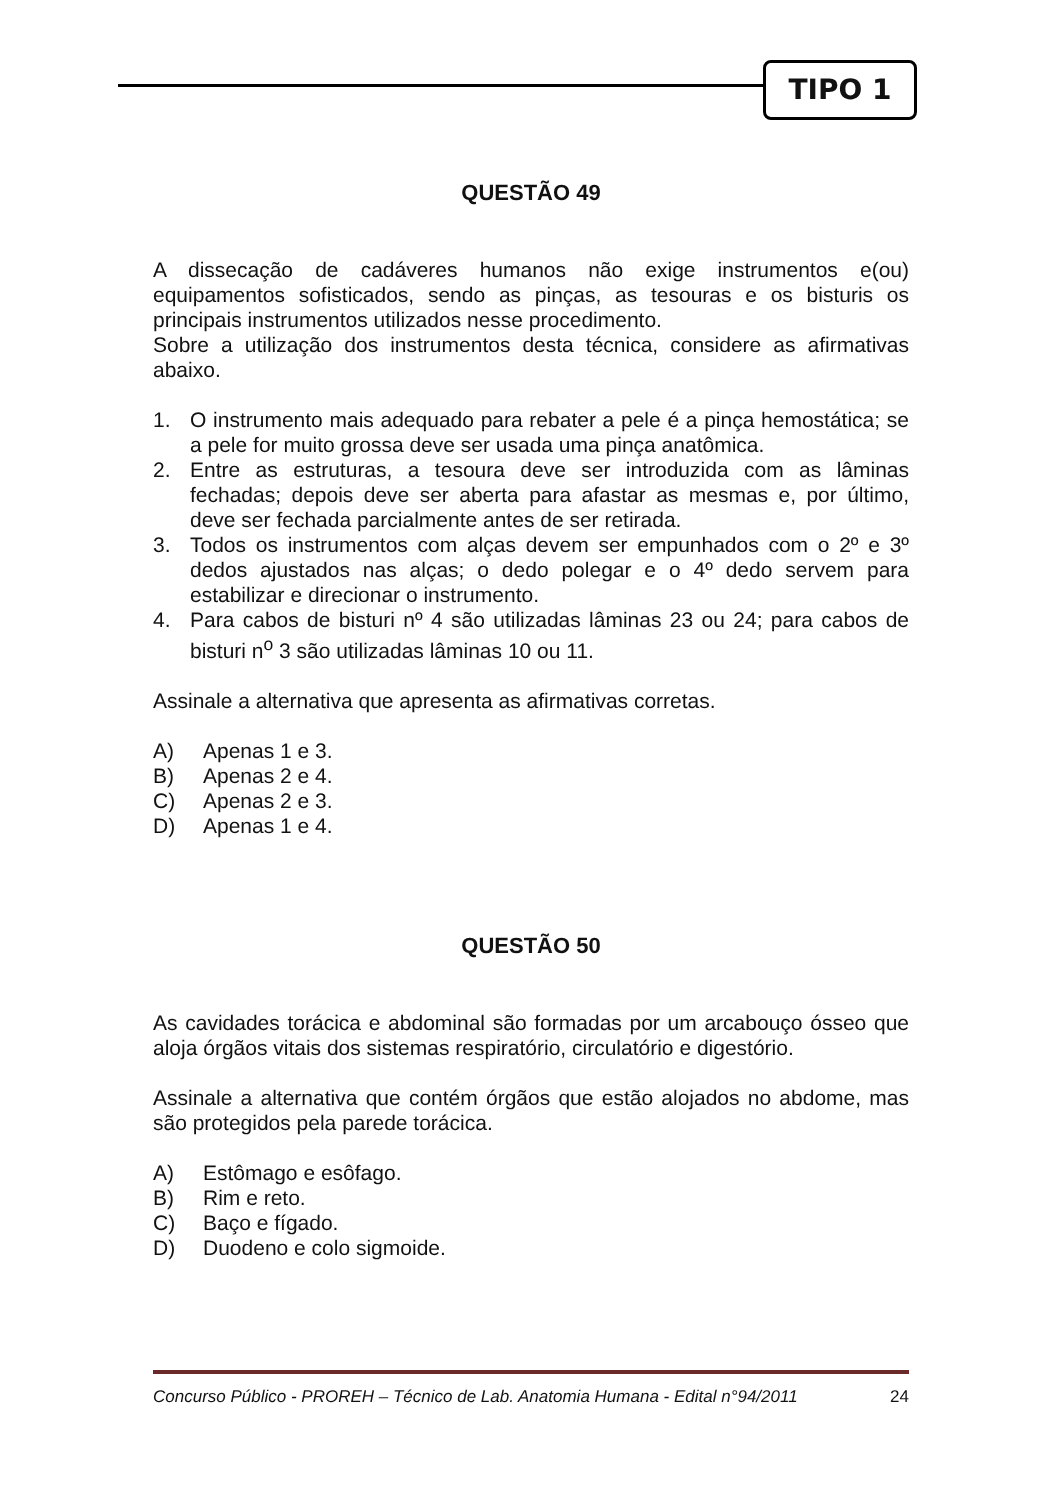TIPO 1
QUESTÃO 49
A dissecação de cadáveres humanos não exige instrumentos e(ou) equipamentos sofisticados, sendo as pinças, as tesouras e os bisturis os principais instrumentos utilizados nesse procedimento.
Sobre a utilização dos instrumentos desta técnica, considere as afirmativas abaixo.
1. O instrumento mais adequado para rebater a pele é a pinça hemostática; se a pele for muito grossa deve ser usada uma pinça anatômica.
2. Entre as estruturas, a tesoura deve ser introduzida com as lâminas fechadas; depois deve ser aberta para afastar as mesmas e, por último, deve ser fechada parcialmente antes de ser retirada.
3. Todos os instrumentos com alças devem ser empunhados com o 2º e 3º dedos ajustados nas alças; o dedo polegar e o 4º dedo servem para estabilizar e direcionar o instrumento.
4. Para cabos de bisturi nº 4 são utilizadas lâminas 23 ou 24; para cabos de bisturi n<sup>o</sup> 3 são utilizadas lâminas 10 ou 11.
Assinale a alternativa que apresenta as afirmativas corretas.
A) Apenas 1 e 3.
B) Apenas 2 e 4.
C) Apenas 2 e 3.
D) Apenas 1 e 4.
QUESTÃO 50
As cavidades torácica e abdominal são formadas por um arcabouço ósseo que aloja órgãos vitais dos sistemas respiratório, circulatório e digestório.
Assinale a alternativa que contém órgãos que estão alojados no abdome, mas são protegidos pela parede torácica.
A) Estômago e esôfago.
B) Rim e reto.
C) Baço e fígado.
D) Duodeno e colo sigmoide.
Concurso Público - PROREH – Técnico de Lab. Anatomia Humana - Edital n°94/2011 24